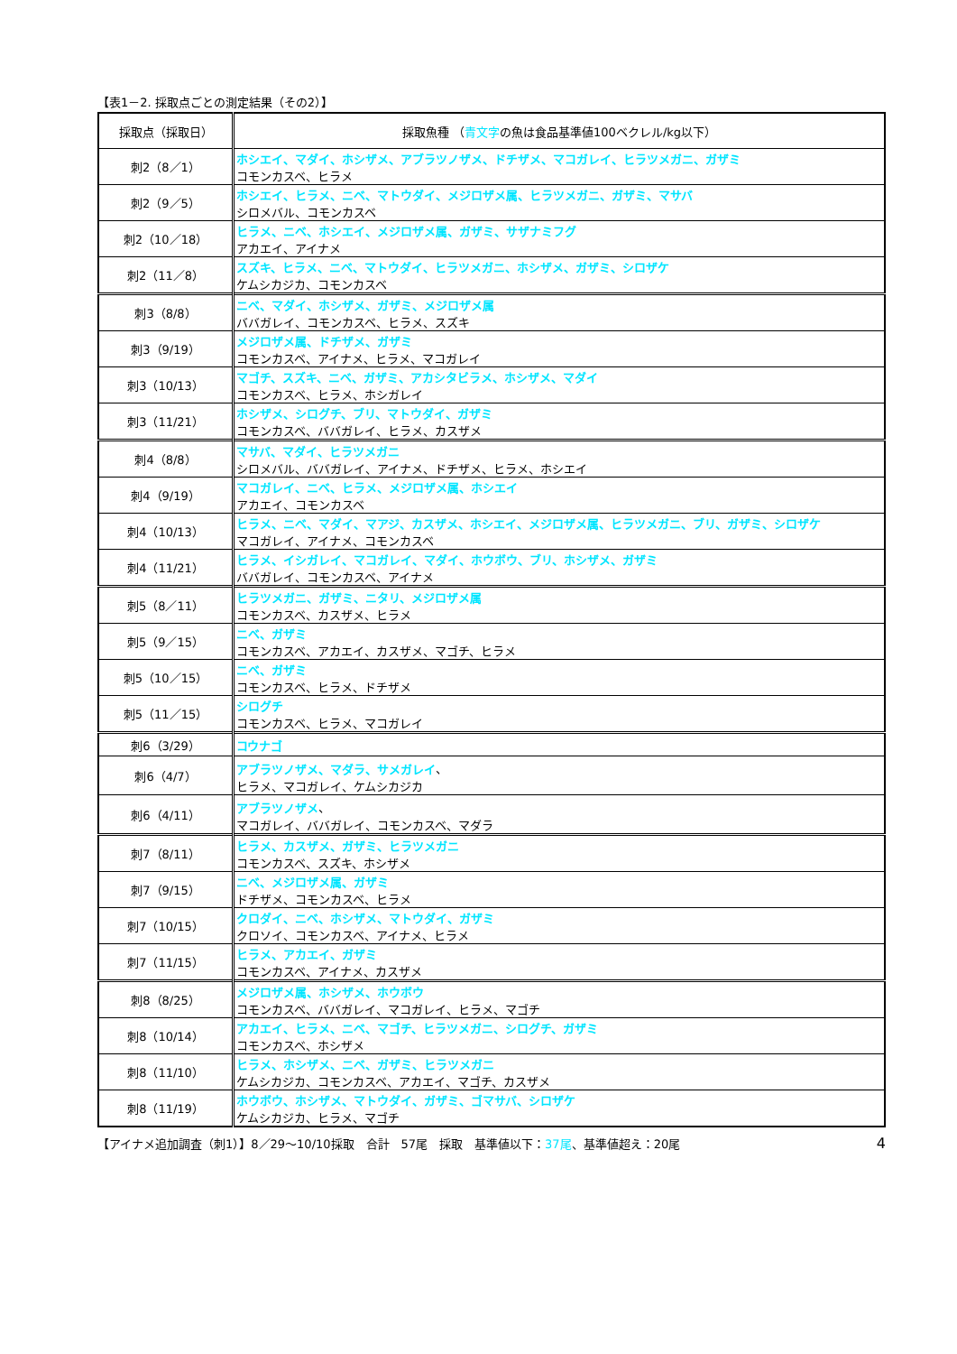【表1－2. 採取点ごとの測定結果（その2）】
| 採取点（採取日） | 採取魚種 （ 青文字 の魚は食品基準値100ベクレル/kg以下） |
| --- | --- |
| 刺2（8／1） | ホシエイ、マダイ、ホシザメ、アブラツノザメ、ドチザメ、マコガレイ、ヒラツメガニ、ガザミ コモンカスベ、ヒラメ |
| 刺2（9／5） | ホシエイ、ヒラメ、ニベ、マトウダイ、メジロザメ属、ヒラツメガニ、ガザミ、マサバ シロメバル、コモンカスベ |
| 刺2（10／18） | ヒラメ、ニベ、ホシエイ、メジロザメ属、ガザミ、サザナミフグ アカエイ、アイナメ |
| 刺2（11／8） | スズキ、ヒラメ、ニベ、マトウダイ、ヒラツメガニ、ホシザメ、ガザミ、シロザケ ケムシカジカ、コモンカスベ |
| 刺3（8/8） | ニベ、マダイ、ホシザメ、ガザミ、メジロザメ属 ババガレイ、コモンカスベ、ヒラメ、スズキ |
| 刺3（9/19） | メジロザメ属、ドチザメ、ガザミ コモンカスベ、アイナメ、ヒラメ、マコガレイ |
| 刺3（10/13） | マゴチ、スズキ、ニベ、ガザミ、アカシタビラメ、ホシザメ、マダイ コモンカスベ、ヒラメ、ホシガレイ |
| 刺3（11/21） | ホシザメ、シログチ、ブリ、マトウダイ、ガザミ コモンカスベ、ババガレイ、ヒラメ、カスザメ |
| 刺4（8/8） | マサバ、マダイ、ヒラツメガニ シロメバル、ババガレイ、アイナメ、ドチザメ、ヒラメ、ホシエイ |
| 刺4（9/19） | マコガレイ、ニベ、ヒラメ、メジロザメ属、ホシエイ アカエイ、コモンカスベ |
| 刺4（10/13） | ヒラメ、ニベ、マダイ、マアジ、カスザメ、ホシエイ、メジロザメ属、ヒラツメガニ、ブリ、ガザミ、シロザケ マコガレイ、アイナメ、コモンカスベ |
| 刺4（11/21） | ヒラメ、イシガレイ、マコガレイ、マダイ、ホウボウ、ブリ、ホシザメ、ガザミ ババガレイ、コモンカスベ、アイナメ |
| 刺5（8／11） | ヒラツメガニ、ガザミ、ニタリ、メジロザメ属 コモンカスベ、カスザメ、ヒラメ |
| 刺5（9／15） | ニベ、ガザミ コモンカスベ、アカエイ、カスザメ、マゴチ、ヒラメ |
| 刺5（10／15） | ニベ、ガザミ コモンカスベ、ヒラメ、ドチザメ |
| 刺5（11／15） | シログチ コモンカスベ、ヒラメ、マコガレイ |
| 刺6（3/29） | コウナゴ |
| 刺6（4/7） | アブラツノザメ、マダラ、サメガレイ 、 ヒラメ、マコガレイ、ケムシカジカ |
| 刺6（4/11） | アブラツノザメ 、 マコガレイ、ババガレイ、コモンカスベ、マダラ |
| 刺7（8/11） | ヒラメ、カスザメ、ガザミ、ヒラツメガニ コモンカスベ、スズキ、ホシザメ |
| 刺7（9/15） | ニベ、メジロザメ属、ガザミ ドチザメ、コモンカスベ、ヒラメ |
| 刺7（10/15） | クロダイ、ニベ、ホシザメ、マトウダイ、ガザミ クロソイ、コモンカスベ、アイナメ、ヒラメ |
| 刺7（11/15） | ヒラメ、アカエイ、ガザミ コモンカスベ、アイナメ、カスザメ |
| 刺8（8/25） | メジロザメ属、ホシザメ、ホウボウ コモンカスベ、ババガレイ、マコガレイ、ヒラメ、マゴチ |
| 刺8（10/14） | アカエイ、ヒラメ、ニベ、マゴチ、ヒラツメガニ、シログチ、ガザミ コモンカスベ、ホシザメ |
| 刺8（11/10） | ヒラメ、ホシザメ、ニベ、ガザミ、ヒラツメガニ ケムシカジカ、コモンカスベ、アカエイ、マゴチ、カスザメ |
| 刺8（11/19） | ホウボウ、ホシザメ、マトウダイ、ガザミ、ゴマサバ、シロザケ ケムシカジカ、ヒラメ、マゴチ |
【アイナメ追加調査（刺1）】8／29～10/10採取　合計　57尾　採取　基準値以下：37尾、基準値超え：20尾 4